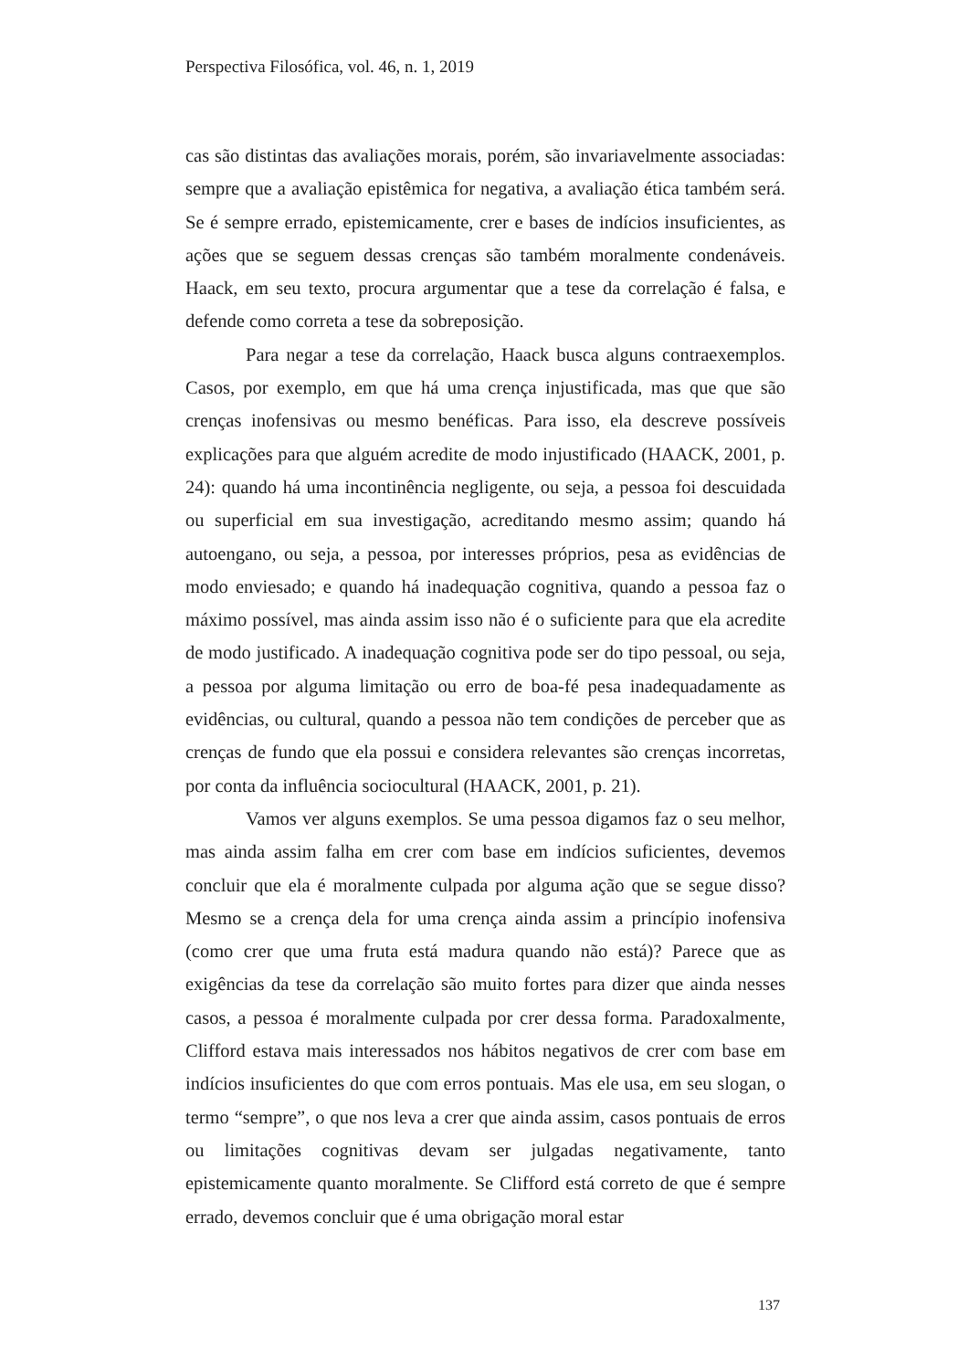Perspectiva Filosófica, vol. 46, n. 1, 2019
cas são distintas das avaliações morais, porém, são invariavelmente associa­das: sempre que a avaliação epistêmica for negativa, a avaliação ética tam­bém será. Se é sempre errado, epistemicamente, crer e bases de indícios insuficientes, as ações que se seguem dessas crenças são também moralmen­te condenáveis. Haack, em seu texto, procura argumentar que a tese da cor­relação é falsa, e defende como correta a tese da sobreposição.
Para negar a tese da correlação, Haack busca alguns contraexemplos. Casos, por exemplo, em que há uma crença injustificada, mas que que são crenças inofensivas ou mesmo benéficas. Para isso, ela descreve possíveis explicações para que alguém acredite de modo injustificado (HAACK, 2001, p. 24): quando há uma incontinência negligente, ou seja, a pessoa foi descuidada ou superficial em sua investigação, acreditando mesmo assim; quando há autoengano, ou seja, a pessoa, por interesses próprios, pesa as evidências de modo enviesado; e quando há inadequação cognitiva, quando a pessoa faz o máximo possível, mas ainda assim isso não é o suficiente para que ela acredite de modo justificado. A inadequação cognitiva pode ser do tipo pessoal, ou seja, a pessoa por alguma limitação ou erro de boa-fé pesa inadequadamente as evidências, ou cultural, quando a pessoa não tem condições de perceber que as crenças de fundo que ela possui e considera relevantes são crenças incorretas, por conta da influência sociocultural (HA­ACK, 2001, p. 21).
Vamos ver alguns exemplos. Se uma pessoa digamos faz o seu me­lhor, mas ainda assim falha em crer com base em indícios suficientes, deve­mos concluir que ela é moralmente culpada por alguma ação que se segue disso? Mesmo se a crença dela for uma crença ainda assim a princípio ino­fensiva (como crer que uma fruta está madura quando não está)? Parece que as exigências da tese da correlação são muito fortes para dizer que ainda nesses casos, a pessoa é moralmente culpada por crer dessa forma. Parado­xalmente, Clifford estava mais interessados nos hábitos negativos de crer com base em indícios insuficientes do que com erros pontuais. Mas ele usa, em seu slogan, o termo “sempre”, o que nos leva a crer que ainda assim, ca­sos pontuais de erros ou limitações cognitivas devam ser julgadas negativa­mente, tanto epistemicamente quanto moralmente. Se Clifford está correto de que é sempre errado, devemos concluir que é uma obrigação moral estar
137